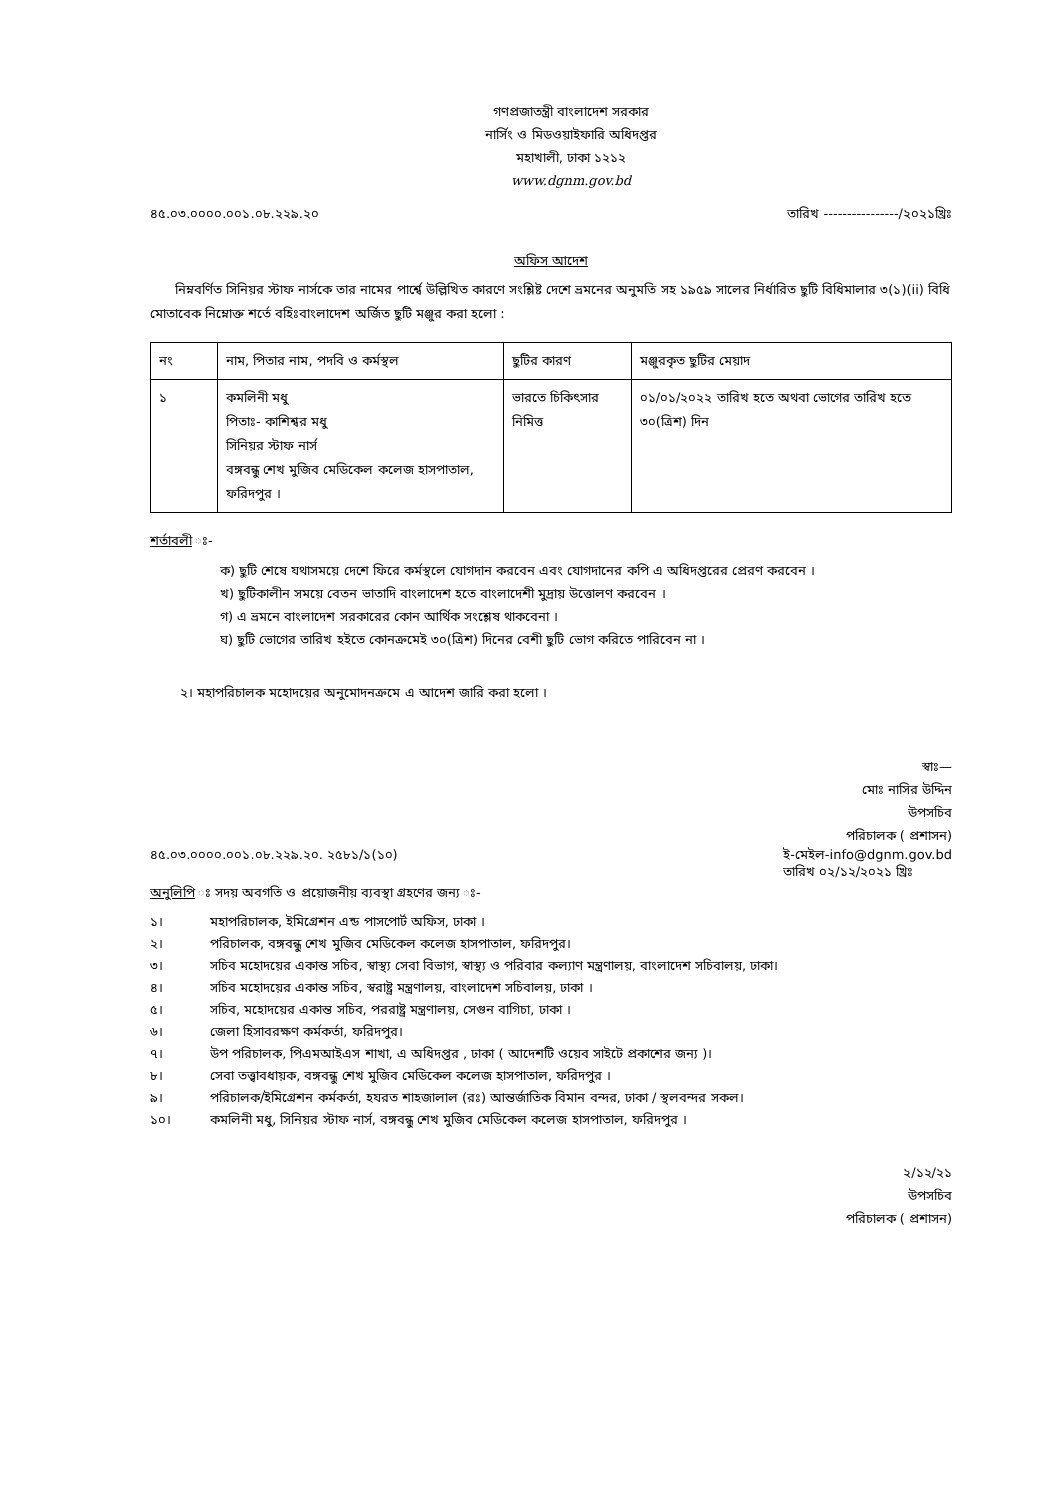গণপ্রজাতন্ত্রী বাংলাদেশ সরকার
নার্সিং ও মিডওয়াইফারি অধিদপ্তর
মহাখালী, ঢাকা ১২১২
www.dgnm.gov.bd
৪৫.০৩.০০০০.০০১.০৮.২২৯.২০ তারিখ ----------------/২০২১খ্রিঃ
অফিস আদেশ
নিম্নবর্ণিত সিনিয়র স্টাফ নার্সকে তার নামের পার্শ্বে উল্লিখিত কারণে সংশ্লিষ্ট দেশে ভ্রমনের অনুমতি সহ ১৯৫৯ সালের নির্ধারিত ছুটি বিধিমালার ৩(১)(ii) বিধি মোতাবেক নিম্নোক্ত শর্তে বহিঃবাংলাদেশ অর্জিত ছুটি মঞ্জুর করা হলো :
| নং | নাম, পিতার নাম, পদবি ও কর্মস্থল | ছুটির কারণ | মঞ্জুরকৃত ছুটির মেয়াদ |
| --- | --- | --- | --- |
| ১ | কমলিনী মধু পিতাঃ- কাশিশ্বর মধু সিনিয়র স্টাফ নার্স বঙ্গবন্ধু শেখ মুজিব মেডিকেল কলেজ হাসপাতাল, ফরিদপুর । | ভারতে চিকিৎসার নিমিত্ত | ০১/০১/২০২২ তারিখ হতে অথবা ভোগের তারিখ হতে ৩০(ত্রিশ) দিন |
শর্তাবলী ঃ-
ক) ছুটি শেষে যথাসময়ে দেশে ফিরে কর্মস্থলে যোগদান করবেন এবং যোগদানের কপি এ অধিদপ্তরের প্রেরণ করবেন ।
খ) ছুটিকালীন সময়ে বেতন ভাতাদি বাংলাদেশ হতে বাংলাদেশী মুদ্রায় উত্তোলণ করবেন ।
গ) এ ভ্রমনে বাংলাদেশ সরকারের কোন আর্থিক সংশ্লেষ থাকবেনা ।
ঘ) ছুটি ভোগের তারিখ হইতে কোনক্রমেই ৩০(ত্রিশ) দিনের বেশী ছুটি ভোগ করিতে পারিবেন না ।
২। মহাপরিচালক মহোদয়ের অনুমোদনক্রমে এ আদেশ জারি করা হলো ।
স্বাঃ—
মোঃ নাসির উদ্দিন
উপসচিব
পরিচালক ( প্রশাসন)
৪৫.০৩.০০০০.০০১.০৮.২২৯.২০. ২৫৮১/১(১০) ই-মেইল-info@dgnm.gov.bd
তারিখ ০২/১২/২০২১ খ্রিঃ
অনুলিপি ঃ সদয় অবগতি ও প্রয়োজনীয় ব্যবস্থা গ্রহণের জন্য ঃ-
১। মহাপরিচালক, ইমিগ্রেশন এন্ড পাসপোর্ট অফিস, ঢাকা ।
২। পরিচালক, বঙ্গবন্ধু শেখ মুজিব মেডিকেল কলেজ হাসপাতাল, ফরিদপুর।
৩। সচিব মহোদয়ের একান্ত সচিব, স্বাস্থ্য সেবা বিভাগ, স্বাস্থ্য ও পরিবার কল্যাণ মন্ত্রণালয়, বাংলাদেশ সচিবালয়, ঢাকা।
৪। সচিব মহোদয়ের একান্ত সচিব, স্বরাষ্ট্র মন্ত্রণালয়, বাংলাদেশ সচিবালয়, ঢাকা ।
৫। সচিব, মহোদয়ের একান্ত সচিব, পররাষ্ট্র মন্ত্রণালয়, সেগুন বাগিচা, ঢাকা ।
৬। জেলা হিসাবরক্ষণ কর্মকর্তা, ফরিদপুর।
৭। উপ পরিচালক, পিএমআইএস শাখা, এ অধিদপ্তর , ঢাকা ( আদেশটি ওয়েব সাইটে প্রকাশের জন্য )।
৮। সেবা তত্ত্বাবধায়ক, বঙ্গবন্ধু শেখ মুজিব মেডিকেল কলেজ হাসপাতাল, ফরিদপুর ।
৯। পরিচালক/ইমিগ্রেশন কর্মকর্তা, হযরত শাহজালাল (রঃ) আন্তর্জাতিক বিমান বন্দর, ঢাকা / স্থলবন্দর সকল।
১০। কমলিনী মধু, সিনিয়র স্টাফ নার্স, বঙ্গবন্ধু শেখ মুজিব মেডিকেল কলেজ হাসপাতাল, ফরিদপুর ।
২/১২/২১
উপসচিব
পরিচালক ( প্রশাসন)